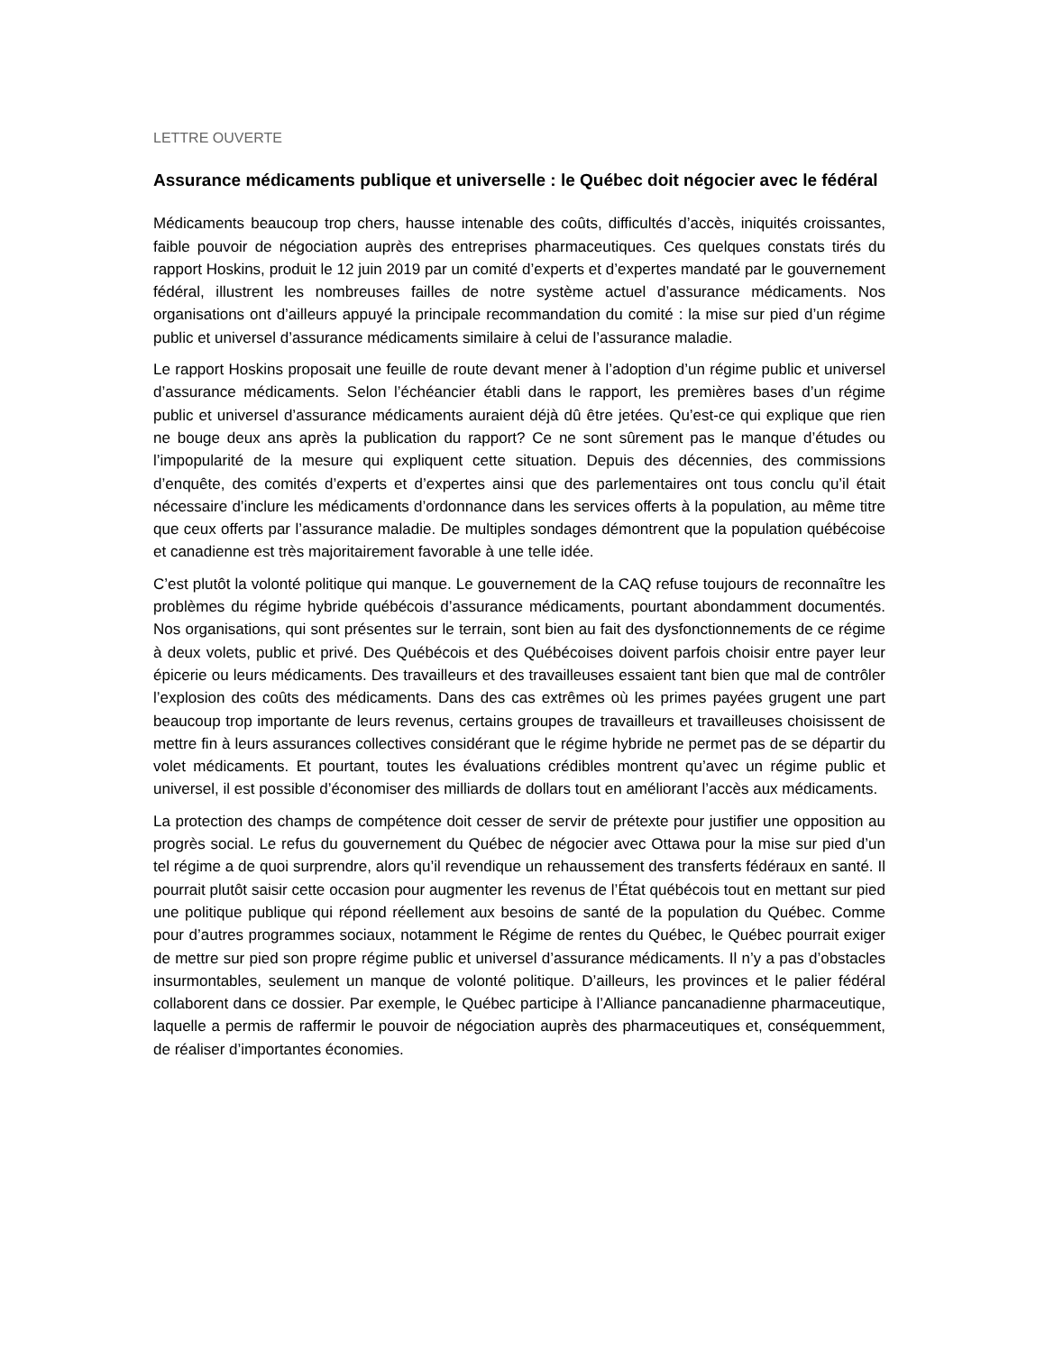LETTRE OUVERTE
Assurance médicaments publique et universelle : le Québec doit négocier avec le fédéral
Médicaments beaucoup trop chers, hausse intenable des coûts, difficultés d’accès, iniquités croissantes, faible pouvoir de négociation auprès des entreprises pharmaceutiques. Ces quelques constats tirés du rapport Hoskins, produit le 12 juin 2019 par un comité d’experts et d’expertes mandaté par le gouvernement fédéral, illustrent les nombreuses failles de notre système actuel d’assurance médicaments. Nos organisations ont d’ailleurs appuyé la principale recommandation du comité : la mise sur pied d’un régime public et universel d’assurance médicaments similaire à celui de l’assurance maladie.
Le rapport Hoskins proposait une feuille de route devant mener à l’adoption d’un régime public et universel d’assurance médicaments. Selon l’échéancier établi dans le rapport, les premières bases d’un régime public et universel d’assurance médicaments auraient déjà dû être jetées. Qu’est-ce qui explique que rien ne bouge deux ans après la publication du rapport? Ce ne sont sûrement pas le manque d’études ou l’impopularité de la mesure qui expliquent cette situation. Depuis des décennies, des commissions d’enquête, des comités d’experts et d’expertes ainsi que des parlementaires ont tous conclu qu’il était nécessaire d’inclure les médicaments d’ordonnance dans les services offerts à la population, au même titre que ceux offerts par l’assurance maladie. De multiples sondages démontrent que la population québécoise et canadienne est très majoritairement favorable à une telle idée.
C’est plutôt la volonté politique qui manque. Le gouvernement de la CAQ refuse toujours de reconnaître les problèmes du régime hybride québécois d’assurance médicaments, pourtant abondamment documentés. Nos organisations, qui sont présentes sur le terrain, sont bien au fait des dysfonctionnements de ce régime à deux volets, public et privé. Des Québécois et des Québécoises doivent parfois choisir entre payer leur épicerie ou leurs médicaments. Des travailleurs et des travailleuses essaient tant bien que mal de contrôler l’explosion des coûts des médicaments. Dans des cas extrêmes où les primes payées grugent une part beaucoup trop importante de leurs revenus, certains groupes de travailleurs et travailleuses choisissent de mettre fin à leurs assurances collectives considérant que le régime hybride ne permet pas de se départir du volet médicaments. Et pourtant, toutes les évaluations crédibles montrent qu’avec un régime public et universel, il est possible d’économiser des milliards de dollars tout en améliorant l’accès aux médicaments.
La protection des champs de compétence doit cesser de servir de prétexte pour justifier une opposition au progrès social. Le refus du gouvernement du Québec de négocier avec Ottawa pour la mise sur pied d’un tel régime a de quoi surprendre, alors qu’il revendique un rehaussement des transferts fédéraux en santé. Il pourrait plutôt saisir cette occasion pour augmenter les revenus de l’État québécois tout en mettant sur pied une politique publique qui répond réellement aux besoins de santé de la population du Québec. Comme pour d’autres programmes sociaux, notamment le Régime de rentes du Québec, le Québec pourrait exiger de mettre sur pied son propre régime public et universel d’assurance médicaments. Il n’y a pas d’obstacles insurmontables, seulement un manque de volonté politique. D’ailleurs, les provinces et le palier fédéral collaborent dans ce dossier. Par exemple, le Québec participe à l’Alliance pancanadienne pharmaceutique, laquelle a permis de raffermir le pouvoir de négociation auprès des pharmaceutiques et, conséquemment, de réaliser d’importantes économies.